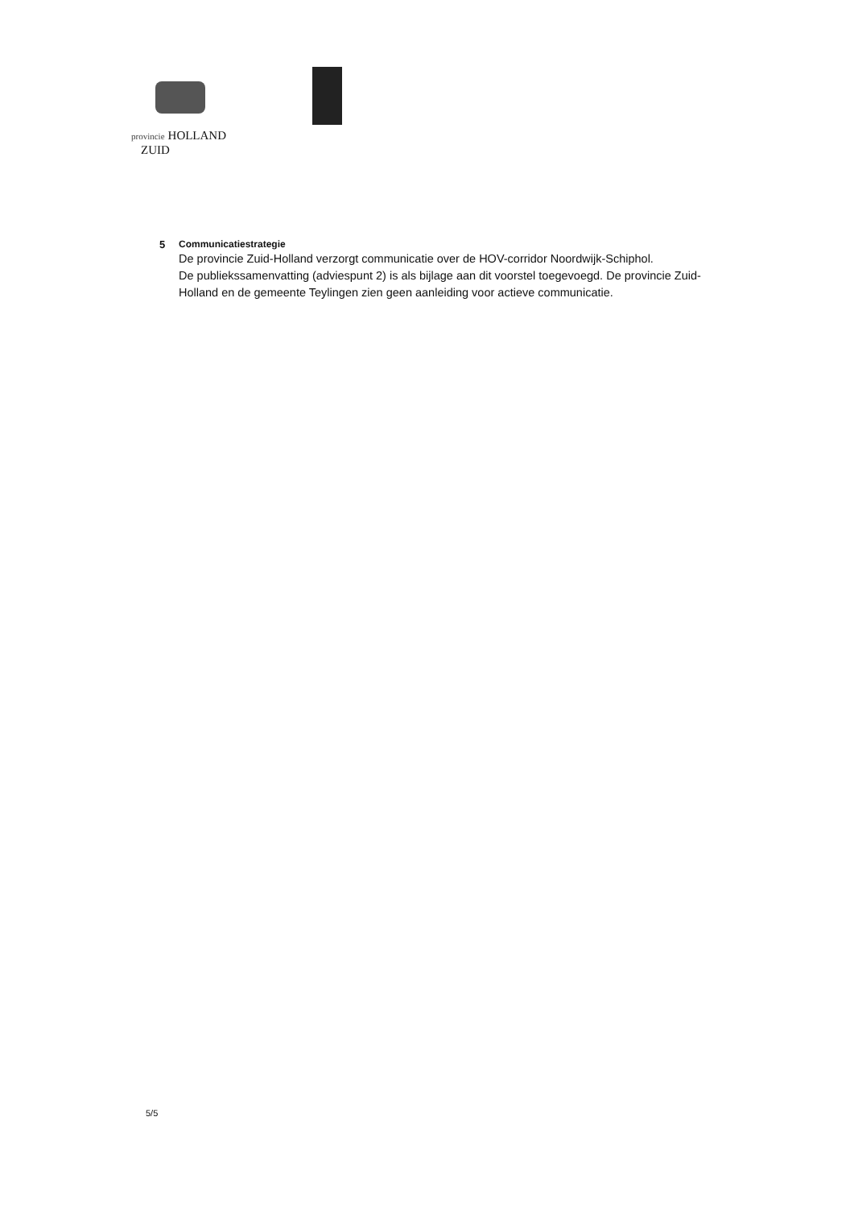provincie HOLLAND
ZUID
5 Communicatiestrategie
De provincie Zuid-Holland verzorgt communicatie over de HOV-corridor Noordwijk-Schiphol.
De publiekssamenvatting (adviespunt 2) is als bijlage aan dit voorstel toegevoegd. De provincie Zuid-Holland en de gemeente Teylingen zien geen aanleiding voor actieve communicatie.
5/5